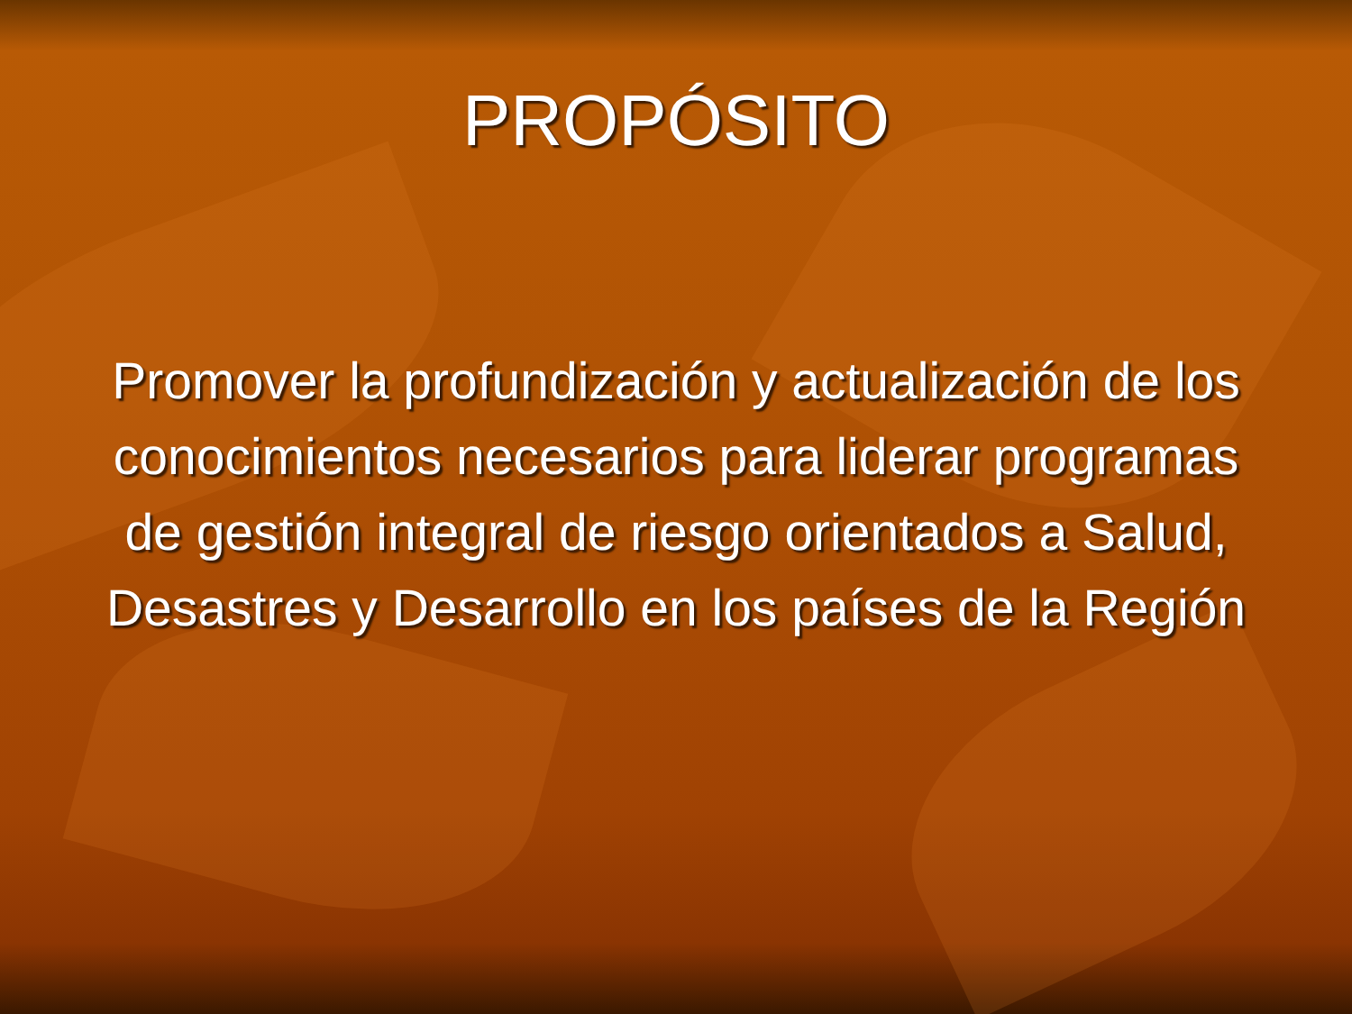PROPÓSITO
Promover la profundización y actualización de los conocimientos necesarios para liderar programas de gestión integral de riesgo orientados a Salud, Desastres y Desarrollo en los países de la Región